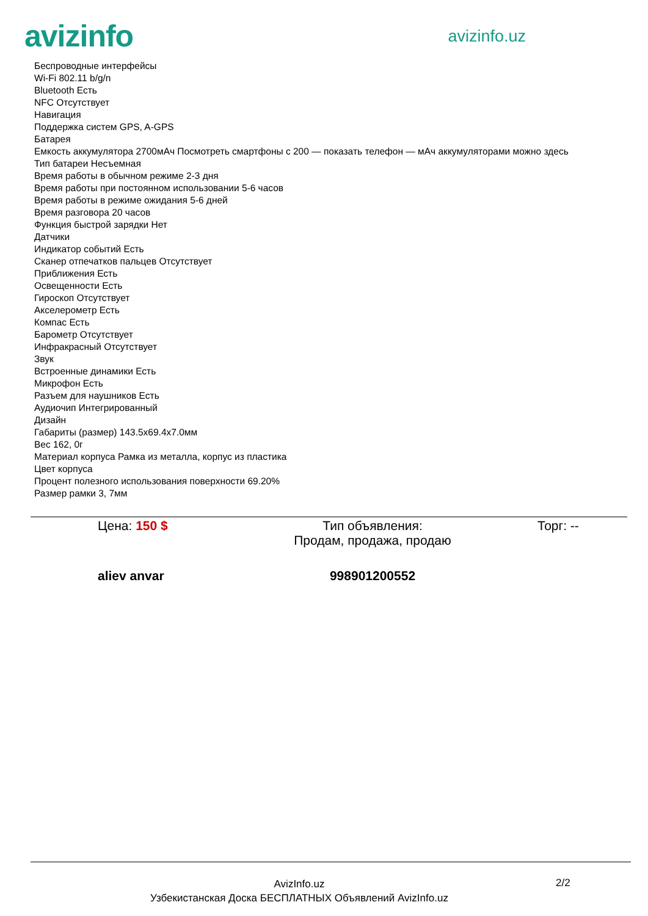avizinfo
avizinfo.uz
Беспроводные интерфейсы
Wi-Fi 802.11 b/g/n
Bluetooth Есть
NFC Отсутствует
Навигация
Поддержка систем GPS, A-GPS
Батарея
Емкость аккумулятора 2700мАч Посмотреть смартфоны с 200 — показать телефон — мАч аккумуляторами можно здесь
Тип батареи Несъемная
Время работы в обычном режиме 2-3 дня
Время работы при постоянном использовании 5-6 часов
Время работы в режиме ожидания 5-6 дней
Время разговора 20 часов
Функция быстрой зарядки Нет
Датчики
Индикатор событий Есть
Сканер отпечатков пальцев Отсутствует
Приближения Есть
Освещенности Есть
Гироскоп Отсутствует
Акселерометр Есть
Компас Есть
Барометр Отсутствует
Инфракрасный Отсутствует
Звук
Встроенные динамики Есть
Микрофон Есть
Разъем для наушников Есть
Аудиочип Интегрированный
Дизайн
Габариты (размер) 143.5x69.4x7.0мм
Вес 162, 0г
Материал корпуса Рамка из металла, корпус из пластика
Цвет корпуса
Процент полезного использования поверхности 69.20%
Размер рамки 3, 7мм
Цена: 150 $ Тип объявления:
Продам, продажа, продаю
Торг: --
aliev anvar 998901200552
AvizInfo.uz
Узбекистанская Доска БЕСПЛАТНЫХ Объявлений AvizInfo.uz
2/2